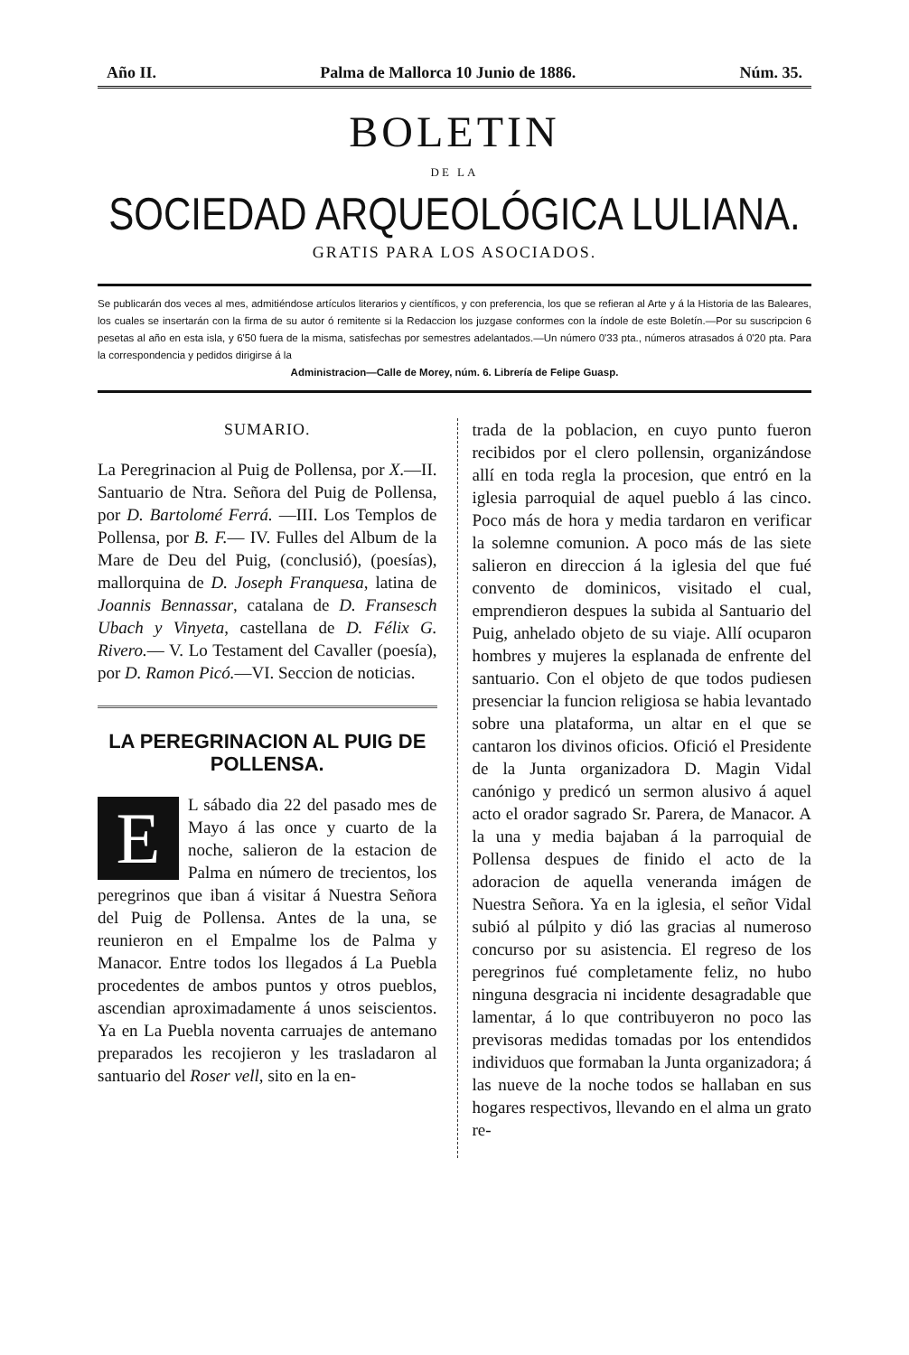Año II. Palma de Mallorca 10 Junio de 1886. Núm. 35.
BOLETIN
DE LA
SOCIEDAD ARQUEOLÓGICA LULIANA.
GRATIS PARA LOS ASOCIADOS.
Se publicarán dos veces al mes, admitiéndose artículos literarios y científicos, y con preferencia, los que se refieran al Arte y á la Historia de las Baleares, los cuales se insertarán con la firma de su autor ó remitente si la Redaccion los juzgase conformes con la índole de este Boletín.—Por su suscripcion 6 pesetas al año en esta isla, y 6'50 fuera de la misma, satisfechas por semestres adelantados.—Un número 0'33 pta., números atrasados á 0'20 pta. Para la correspondencia y pedidos dirigirse á la
Administracion—Calle de Morey, núm. 6. Librería de Felipe Guasp.
SUMARIO.
La Peregrinacion al Puig de Pollensa, por X.—II. Santuario de Ntra. Señora del Puig de Pollensa, por D. Bartolomé Ferrá. —III. Los Templos de Pollensa, por B. F.— IV. Fulles del Album de la Mare de Deu del Puig, (conclusió), (poesías), mallorquina de D. Joseph Franquesa, latina de Joannis Bennassar, catalana de D. Fransesch Ubach y Vinyeta, castellana de D. Félix G. Rivero.— V. Lo Testament del Cavaller (poesía), por D. Ramon Picó.—VI. Seccion de noticias.
LA PEREGRINACION AL PUIG DE POLLENSA.
EL sábado dia 22 del pasado mes de Mayo á las once y cuarto de la noche, salieron de la estacion de Palma en número de trecientos, los peregrinos que iban á visitar á Nuestra Señora del Puig de Pollensa. Antes de la una, se reunieron en el Empalme los de Palma y Manacor. Entre todos los llegados á La Puebla procedentes de ambos puntos y otros pueblos, ascendian aproximadamente á unos seiscientos. Ya en La Puebla noventa carruajes de antemano preparados les recojieron y les trasladaron al santuario del Roser vell, sito en la en-
trada de la poblacion, en cuyo punto fueron recibidos por el clero pollensin, organizándose allí en toda regla la procesion, que entró en la iglesia parroquial de aquel pueblo á las cinco. Poco más de hora y media tardaron en verificar la solemne comunion. A poco más de las siete salieron en direccion á la iglesia del que fué convento de dominicos, visitado el cual, emprendieron despues la subida al Santuario del Puig, anhelado objeto de su viaje. Allí ocuparon hombres y mujeres la esplanada de enfrente del santuario. Con el objeto de que todos pudiesen presenciar la funcion religiosa se habia levantado sobre una plataforma, un altar en el que se cantaron los divinos oficios. Ofició el Presidente de la Junta organizadora D. Magin Vidal canónigo y predicó un sermon alusivo á aquel acto el orador sagrado Sr. Parera, de Manacor. A la una y media bajaban á la parroquial de Pollensa despues de finido el acto de la adoracion de aquella veneranda imágen de Nuestra Señora. Ya en la iglesia, el señor Vidal subió al púlpito y dió las gracias al numeroso concurso por su asistencia. El regreso de los peregrinos fué completamente feliz, no hubo ninguna desgracia ni incidente desagradable que lamentar, á lo que contribuyeron no poco las previsoras medidas tomadas por los entendidos individuos que formaban la Junta organizadora; á las nueve de la noche todos se hallaban en sus hogares respectivos, llevando en el alma un grato re-